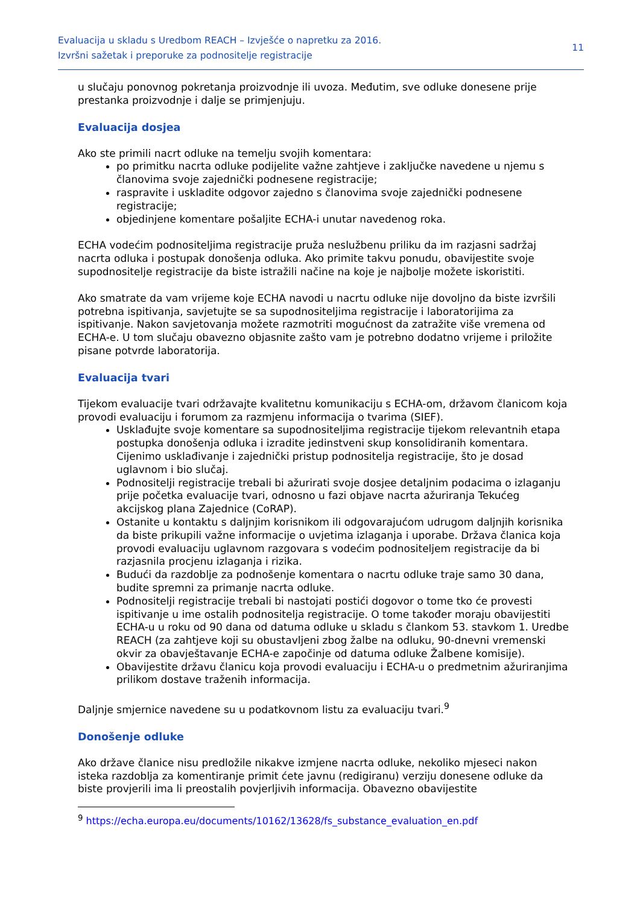Evaluacija u skladu s Uredbom REACH – Izvješće o napretku za 2016.
Izvršni sažetak i preporuke za podnositelje registracije
11
u slučaju ponovnog pokretanja proizvodnje ili uvoza. Međutim, sve odluke donesene prije prestanka proizvodnje i dalje se primjenjuju.
Evaluacija dosjea
Ako ste primili nacrt odluke na temelju svojih komentara:
po primitku nacrta odluke podijelite važne zahtjeve i zaključke navedene u njemu s članovima svoje zajednički podnesene registracije;
raspravite i uskladite odgovor zajedno s članovima svoje zajednički podnesene registracije;
objedinjene komentare pošaljite ECHA-i unutar navedenog roka.
ECHA vodećim podnositeljima registracije pruža neslužbenu priliku da im razjasni sadržaj nacrta odluka i postupak donošenja odluka. Ako primite takvu ponudu, obavijestite svoje supodnositelje registracije da biste istražili načine na koje je najbolje možete iskoristiti.
Ako smatrate da vam vrijeme koje ECHA navodi u nacrtu odluke nije dovoljno da biste izvršili potrebna ispitivanja, savjetujte se sa supodnositeljima registracije i laboratorijima za ispitivanje. Nakon savjetovanja možete razmotriti mogućnost da zatražite više vremena od ECHA-e. U tom slučaju obavezno objasnite zašto vam je potrebno dodatno vrijeme i priložite pisane potvrde laboratorija.
Evaluacija tvari
Tijekom evaluacije tvari održavajte kvalitetnu komunikaciju s ECHA-om, državom članicom koja provodi evaluaciju i forumom za razmjenu informacija o tvarima (SIEF).
Usklađujte svoje komentare sa supodnositeljima registracije tijekom relevantnih etapa postupka donošenja odluka i izradite jedinstveni skup konsolidiranih komentara. Cijenimo usklađivanje i zajednički pristup podnositelja registracije, što je dosad uglavnom i bio slučaj.
Podnositelji registracije trebali bi ažurirati svoje dosjee detaljnim podacima o izlaganju prije početka evaluacije tvari, odnosno u fazi objave nacrta ažuriranja Tekućeg akcijskog plana Zajednice (CoRAP).
Ostanite u kontaktu s daljnjim korisnikom ili odgovarajućom udrugom daljnjih korisnika da biste prikupili važne informacije o uvjetima izlaganja i uporabe. Država članica koja provodi evaluaciju uglavnom razgovara s vodećim podnositeljem registracije da bi razjasnila procjenu izlaganja i rizika.
Budući da razdoblje za podnošenje komentara o nacrtu odluke traje samo 30 dana, budite spremni za primanje nacrta odluke.
Podnositelji registracije trebali bi nastojati postići dogovor o tome tko će provesti ispitivanje u ime ostalih podnositelja registracije. O tome također moraju obavijestiti ECHA-u u roku od 90 dana od datuma odluke u skladu s člankom 53. stavkom 1. Uredbe REACH (za zahtjeve koji su obustavljeni zbog žalbe na odluku, 90-dnevni vremenski okvir za obavještavanje ECHA-e započinje od datuma odluke Žalbene komisije).
Obavijestite državu članicu koja provodi evaluaciju i ECHA-u o predmetnim ažuriranjima prilikom dostave traženih informacija.
Daljnje smjernice navedene su u podatkovnom listu za evaluaciju tvari.<sup>9</sup>
Donošenje odluke
Ako države članice nisu predložile nikakve izmjene nacrta odluke, nekoliko mjeseci nakon isteka razdoblja za komentiranje primit ćete javnu (redigiranu) verziju donesene odluke da biste provjerili ima li preostalih povjerljivih informacija. Obavezno obavijestite
<sup>9</sup> https://echa.europa.eu/documents/10162/13628/fs_substance_evaluation_en.pdf